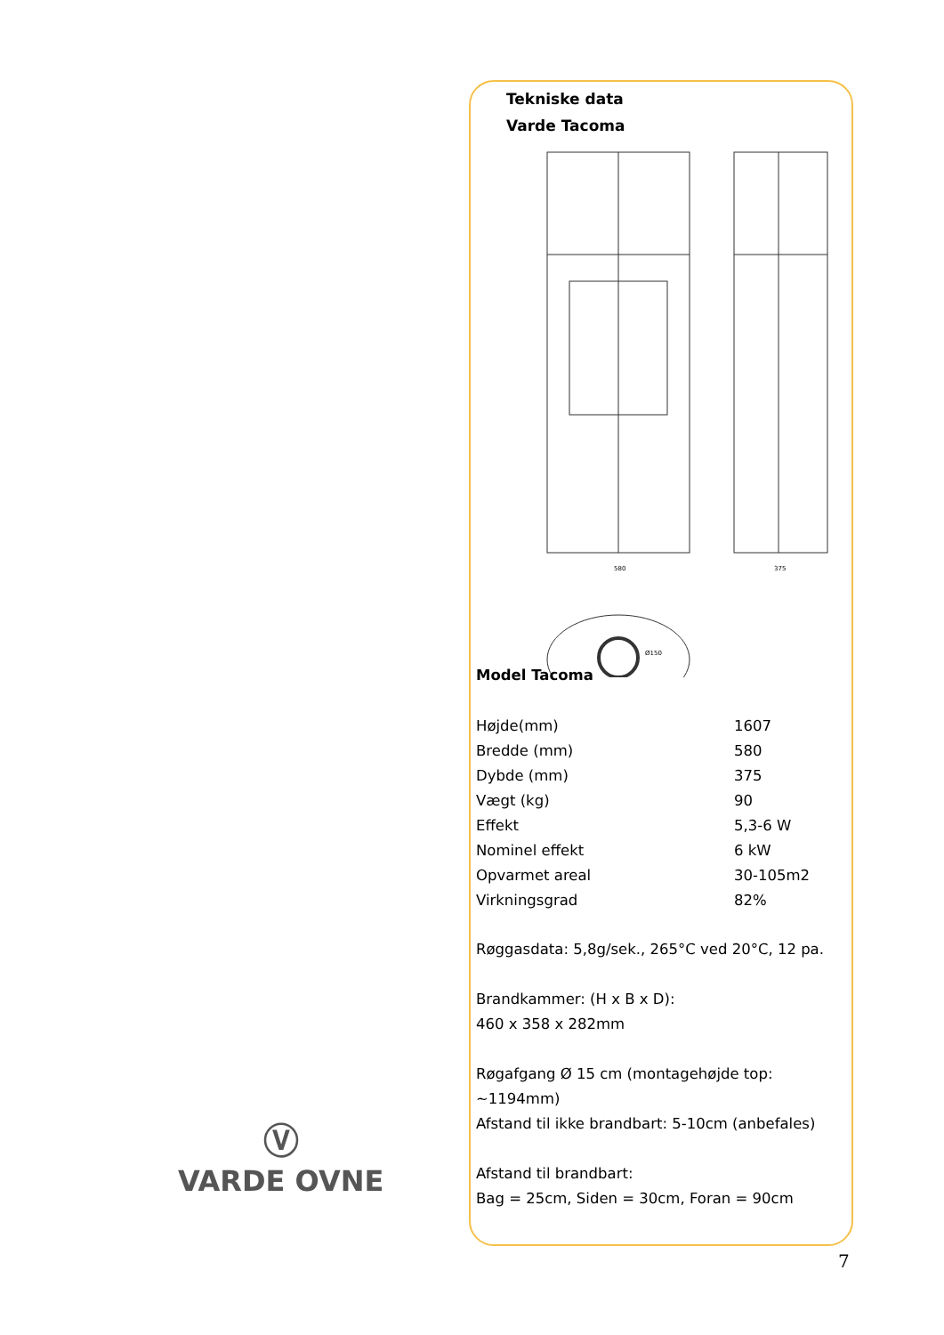Tekniske data
Varde Tacoma
580
375
Ø150
Model Tacoma
| Højde(mm) | 1607 |
| Bredde (mm) | 580 |
| Dybde (mm) | 375 |
| Vægt (kg) | 90 |
| Effekt | 5,3-6 W |
| Nominel effekt | 6 kW |
| Opvarmet areal | 30-105m2 |
| Virkningsgrad | 82% |
Røggasdata: 5,8g/sek., 265°C ved 20°C, 12 pa.
Brandkammer: (H x B x D):
460 x 358 x 282mm
Røgafgang Ø 15 cm (montagehøjde top:
~1194mm)
Afstand til ikke brandbart: 5-10cm (anbefales)
Afstand til brandbart:
Bag = 25cm, Siden = 30cm, Foran = 90cm
Ⓥ
VARDE OVNE
7